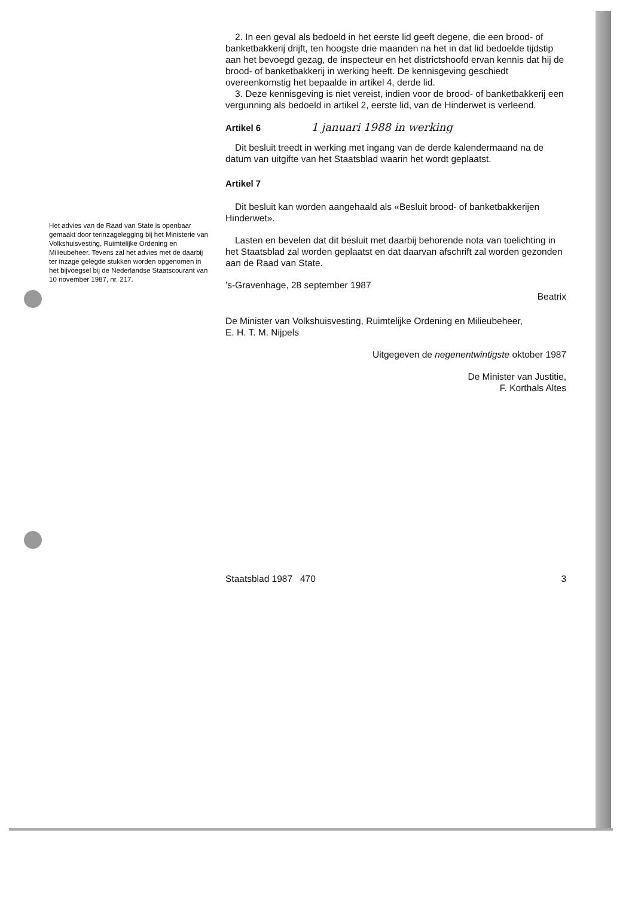Het advies van de Raad van State is openbaar gemaakt door terinzagelegging bij het Ministerie van Volkshuisvesting, Ruimtelijke Ordening en Milieubeheer. Tevens zal het advies met de daarbij ter inzage gelegde stukken worden opgenomen in het bijvoegsel bij de Nederlandse Staatscourant van 10 november 1987, nr. 217.
2. In een geval als bedoeld in het eerste lid geeft degene, die een brood- of banketbakkerij drijft, ten hoogste drie maanden na het in dat lid bedoelde tijdstip aan het bevoegd gezag, de inspecteur en het districtshoofd ervan kennis dat hij de brood- of banketbakkerij in werking heeft. De kennisgeving geschiedt overeenkomstig het bepaalde in artikel 4, derde lid.
3. Deze kennisgeving is niet vereist, indien voor de brood- of banketbakkerij een vergunning als bedoeld in artikel 2, eerste lid, van de Hinderwet is verleend.
Artikel 6 1 januari 1988 in werking
Dit besluit treedt in werking met ingang van de derde kalendermaand na de datum van uitgifte van het Staatsblad waarin het wordt geplaatst.
Artikel 7
Dit besluit kan worden aangehaald als «Besluit brood- of banketbakkerijen Hinderwet».
Lasten en bevelen dat dit besluit met daarbij behorende nota van toelichting in het Staatsblad zal worden geplaatst en dat daarvan afschrift zal worden gezonden aan de Raad van State.
’s-Gravenhage, 28 september 1987
Beatrix
De Minister van Volkshuisvesting, Ruimtelijke Ordening en Milieubeheer,
E. H. T. M. Nijpels
Uitgegeven de negenentwintigste oktober 1987
De Minister van Justitie,
F. Korthals Altes
Staatsblad 1987 470 3